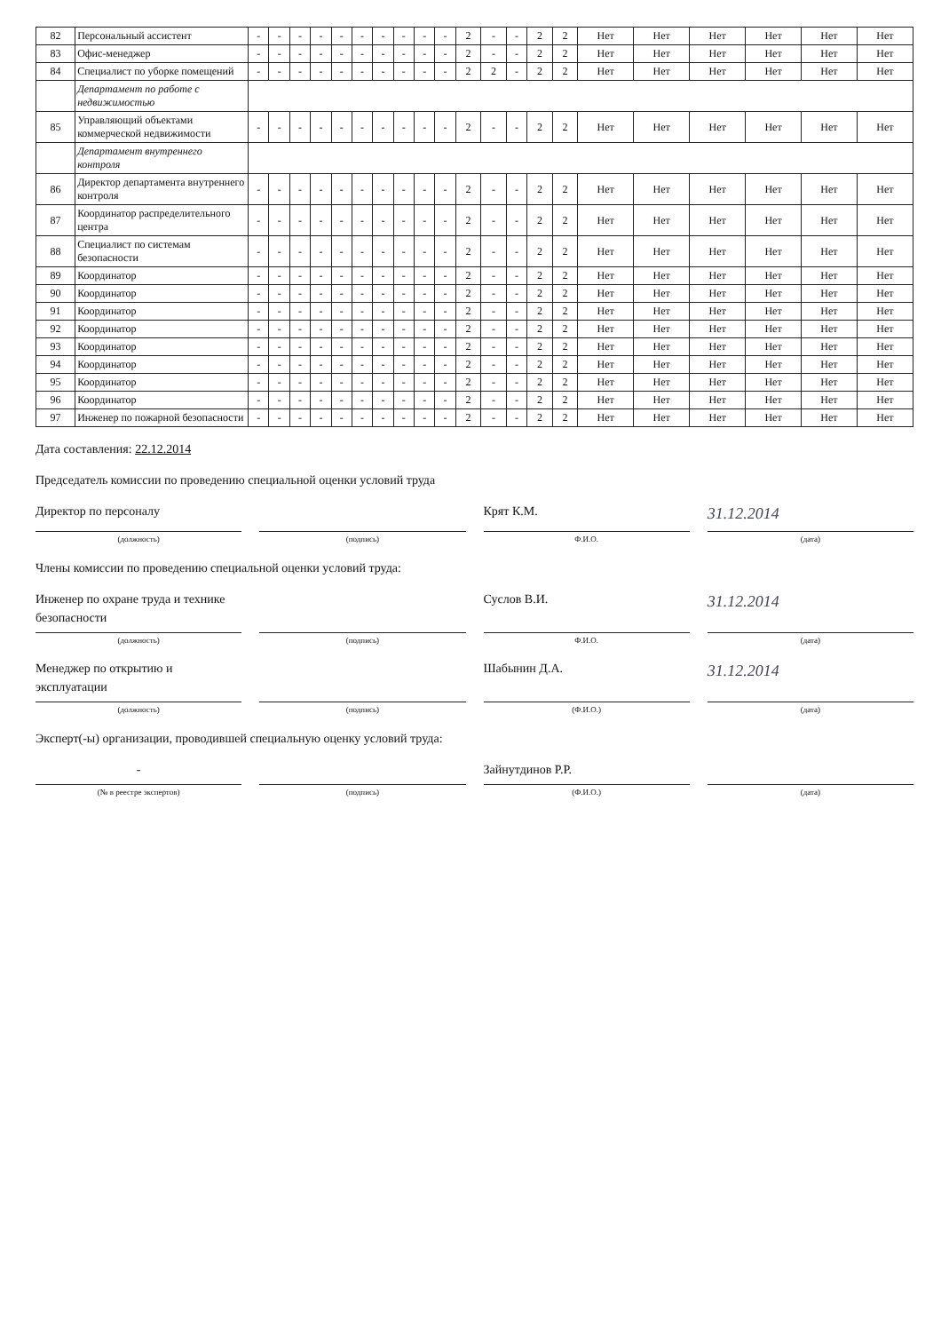| 82 | Персональный ассистент | - | - | - | - | - | - | - | - | - | - | 2 | - | - | 2 | 2 | Нет | Нет | Нет | Нет | Нет | Нет |
| 83 | Офис-менеджер | - | - | - | - | - | - | - | - | - | - | 2 | - | - | 2 | 2 | Нет | Нет | Нет | Нет | Нет | Нет |
| 84 | Специалист по уборке помещений | - | - | - | - | - | - | - | - | - | - | 2 | 2 | - | 2 | 2 | Нет | Нет | Нет | Нет | Нет | Нет |
| | Департамент по работе с недвижимостью | | | | | | | | | | | | | | | | | | | | | |
| 85 | Управляющий объектами коммерческой недвижимости | - | - | - | - | - | - | - | - | - | - | 2 | - | - | 2 | 2 | Нет | Нет | Нет | Нет | Нет | Нет |
| | Департамент внутреннего контроля | | | | | | | | | | | | | | | | | | | | | |
| 86 | Директор департамента внутреннего контроля | - | - | - | - | - | - | - | - | - | - | 2 | - | - | 2 | 2 | Нет | Нет | Нет | Нет | Нет | Нет |
| 87 | Координатор распределительного центра | - | - | - | - | - | - | - | - | - | - | 2 | - | - | 2 | 2 | Нет | Нет | Нет | Нет | Нет | Нет |
| 88 | Специалист по системам безопасности | - | - | - | - | - | - | - | - | - | - | 2 | - | - | 2 | 2 | Нет | Нет | Нет | Нет | Нет | Нет |
| 89 | Координатор | - | - | - | - | - | - | - | - | - | - | 2 | - | - | 2 | 2 | Нет | Нет | Нет | Нет | Нет | Нет |
| 90 | Координатор | - | - | - | - | - | - | - | - | - | - | 2 | - | - | 2 | 2 | Нет | Нет | Нет | Нет | Нет | Нет |
| 91 | Координатор | - | - | - | - | - | - | - | - | - | - | 2 | - | - | 2 | 2 | Нет | Нет | Нет | Нет | Нет | Нет |
| 92 | Координатор | - | - | - | - | - | - | - | - | - | - | 2 | - | - | 2 | 2 | Нет | Нет | Нет | Нет | Нет | Нет |
| 93 | Координатор | - | - | - | - | - | - | - | - | - | - | 2 | - | - | 2 | 2 | Нет | Нет | Нет | Нет | Нет | Нет |
| 94 | Координатор | - | - | - | - | - | - | - | - | - | - | 2 | - | - | 2 | 2 | Нет | Нет | Нет | Нет | Нет | Нет |
| 95 | Координатор | - | - | - | - | - | - | - | - | - | - | 2 | - | - | 2 | 2 | Нет | Нет | Нет | Нет | Нет | Нет |
| 96 | Координатор | - | - | - | - | - | - | - | - | - | - | 2 | - | - | 2 | 2 | Нет | Нет | Нет | Нет | Нет | Нет |
| 97 | Инженер по пожарной безопасности | - | - | - | - | - | - | - | - | - | - | 2 | - | - | 2 | 2 | Нет | Нет | Нет | Нет | Нет | Нет |
Дата составления: 22.12.2014
Председатель комиссии по проведению специальной оценки условий труда
Директор по персоналу Крят К.М. 31.12.2014
(должность) (подпись) Ф.И.О. (дата)
Члены комиссии по проведению специальной оценки условий труда:
Инженер по охране труда и технике безопасности Суслов В.И. 31.12.2014
(должность) (подпись) Ф.И.О. (дата)
Менеджер по открытию и эксплуатации Шабынин Д.А. 31.12.2014
(должность) (подпись) (Ф.И.О.) (дата)
Эксперт(-ы) организации, проводившей специальную оценку условий труда:
- Зайнутдинов Р.Р.
(№ в реестре экспертов) (подпись) (Ф.И.О.) (дата)